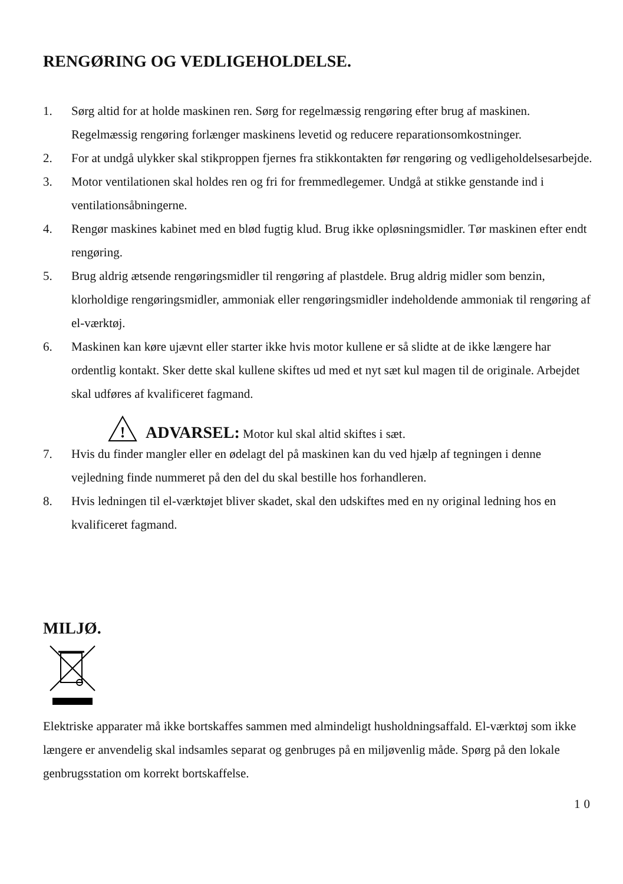RENGØRING OG VEDLIGEHOLDELSE.
1. Sørg altid for at holde maskinen ren. Sørg for regelmæssig rengøring efter brug af maskinen. Regelmæssig rengøring forlænger maskinens levetid og reducere reparationsomkostninger.
2. For at undgå ulykker skal stikproppen fjernes fra stikkontakten før rengøring og vedligeholdelsesarbejde.
3. Motor ventilationen skal holdes ren og fri for fremmedlegemer. Undgå at stikke genstande ind i ventilationsåbningerne.
4. Rengør maskines kabinet med en blød fugtig klud. Brug ikke opløsningsmidler. Tør maskinen efter endt rengøring.
5. Brug aldrig ætsende rengøringsmidler til rengøring af plastdele. Brug aldrig midler som benzin, klorholdige rengøringsmidler, ammoniak eller rengøringsmidler indeholdende ammoniak til rengøring af el-værktøj.
6. Maskinen kan køre ujævnt eller starter ikke hvis motor kullene er så slidte at de ikke længere har ordentlig kontakt. Sker dette skal kullene skiftes ud med et nyt sæt kul magen til de originale. Arbejdet skal udføres af kvalificeret fagmand.
!
ADVARSEL: Motor kul skal altid skiftes i sæt.
7. Hvis du finder mangler eller en ødelagt del på maskinen kan du ved hjælp af tegningen i denne vejledning finde nummeret på den del du skal bestille hos forhandleren.
8. Hvis ledningen til el-værktøjet bliver skadet, skal den udskiftes med en ny original ledning hos en kvalificeret fagmand.
MILJØ.
Elektriske apparater må ikke bortskaffes sammen med almindeligt husholdningsaffald. El-værktøj som ikke længere er anvendelig skal indsamles separat og genbruges på en miljøvenlig måde. Spørg på den lokale genbrugsstation om korrekt bortskaffelse.
10